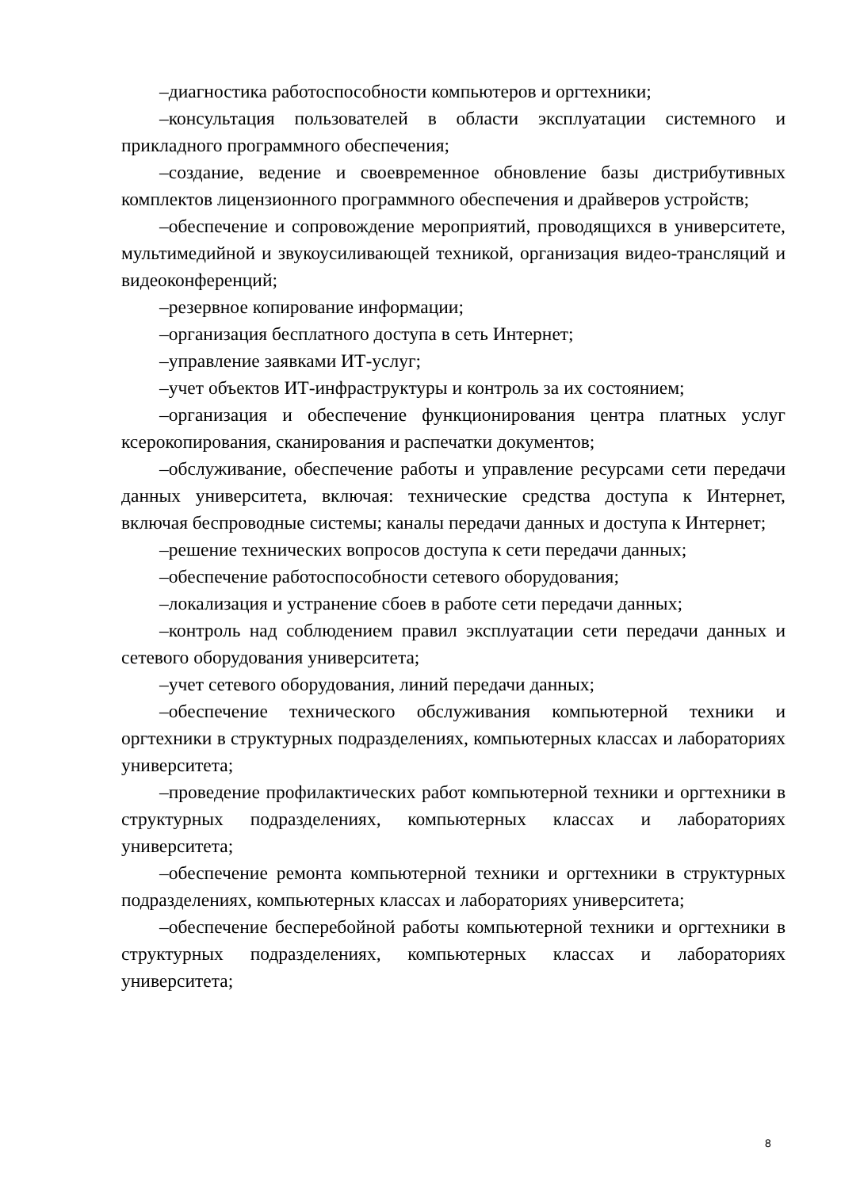–диагностика работоспособности компьютеров и оргтехники;
–консультация пользователей в области эксплуатации системного и прикладного программного обеспечения;
–создание, ведение и своевременное обновление базы дистрибутивных комплектов лицензионного программного обеспечения и драйверов устройств;
–обеспечение и сопровождение мероприятий, проводящихся в университете, мультимедийной и звукоусиливающей техникой, организация видео-трансляций и видеоконференций;
–резервное копирование информации;
–организация бесплатного доступа в сеть Интернет;
–управление заявками ИТ-услуг;
–учет объектов ИТ-инфраструктуры и контроль за их состоянием;
–организация и обеспечение функционирования центра платных услуг ксерокопирования, сканирования и распечатки документов;
–обслуживание, обеспечение работы и управление ресурсами сети передачи данных университета, включая: технические средства доступа к Интернет, включая беспроводные системы; каналы передачи данных и доступа к Интернет;
–решение технических вопросов доступа к сети передачи данных;
–обеспечение работоспособности сетевого оборудования;
–локализация и устранение сбоев в работе сети передачи данных;
–контроль над соблюдением правил эксплуатации сети передачи данных и сетевого оборудования университета;
–учет сетевого оборудования, линий передачи данных;
–обеспечение технического обслуживания компьютерной техники и оргтехники в структурных подразделениях, компьютерных классах и лабораториях университета;
–проведение профилактических работ компьютерной техники и оргтехники в структурных подразделениях, компьютерных классах и лабораториях университета;
–обеспечение ремонта компьютерной техники и оргтехники в структурных подразделениях, компьютерных классах и лабораториях университета;
–обеспечение бесперебойной работы компьютерной техники и оргтехники в структурных подразделениях, компьютерных классах и лабораториях университета;
8